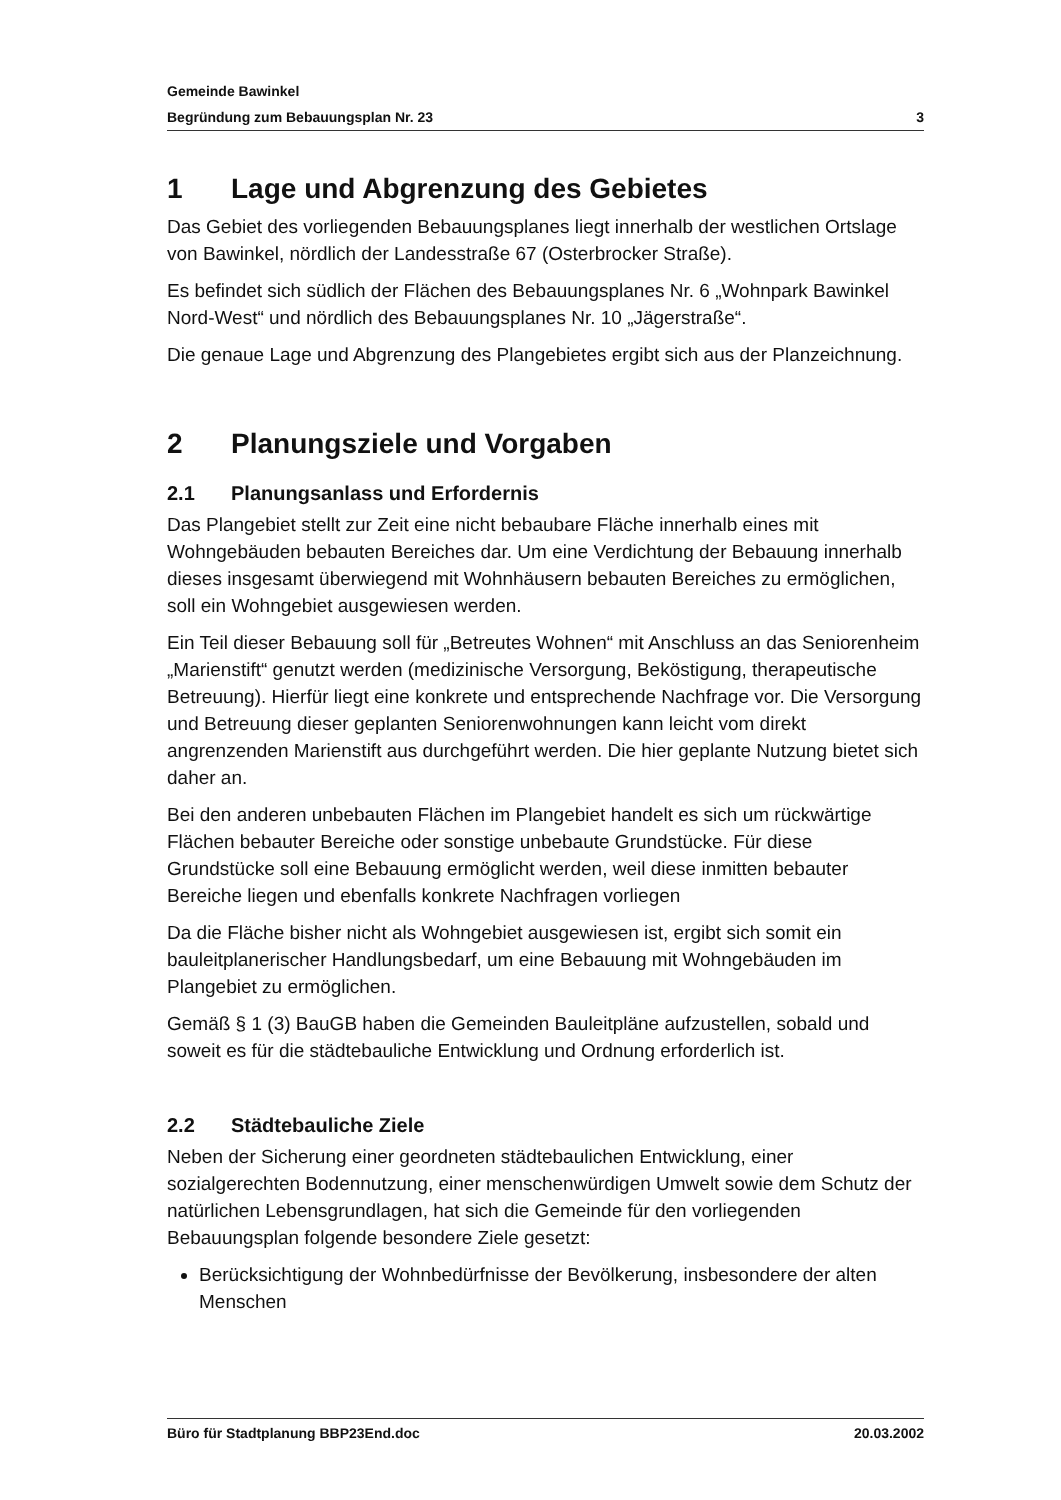Gemeinde Bawinkel
Begründung zum Bebauungsplan Nr. 23 3
1 Lage und Abgrenzung des Gebietes
Das Gebiet des vorliegenden Bebauungsplanes liegt innerhalb der westlichen Ortslage von Bawinkel, nördlich der Landesstraße 67 (Osterbrocker Straße).
Es befindet sich südlich der Flächen des Bebauungsplanes Nr. 6 „Wohnpark Bawinkel Nord-West“ und nördlich des Bebauungsplanes Nr. 10 „Jägerstraße“.
Die genaue Lage und Abgrenzung des Plangebietes ergibt sich aus der Planzeichnung.
2 Planungsziele und Vorgaben
2.1 Planungsanlass und Erfordernis
Das Plangebiet stellt zur Zeit eine nicht bebaubare Fläche innerhalb eines mit Wohngebäuden bebauten Bereiches dar. Um eine Verdichtung der Bebauung innerhalb dieses insgesamt überwiegend mit Wohnhäusern bebauten Bereiches zu ermöglichen, soll ein Wohngebiet ausgewiesen werden.
Ein Teil dieser Bebauung soll für „Betreutes Wohnen“ mit Anschluss an das Seniorenheim „Marienstift“ genutzt werden (medizinische Versorgung, Beköstigung, therapeutische Betreuung). Hierfür liegt eine konkrete und entsprechende Nachfrage vor. Die Versorgung und Betreuung dieser geplanten Seniorenwohnungen kann leicht vom direkt angrenzenden Marienstift aus durchgeführt werden. Die hier geplante Nutzung bietet sich daher an.
Bei den anderen unbebauten Flächen im Plangebiet handelt es sich um rückwärtige Flächen bebauter Bereiche oder sonstige unbebaute Grundstücke. Für diese Grundstücke soll eine Bebauung ermöglicht werden, weil diese inmitten bebauter Bereiche liegen und ebenfalls konkrete Nachfragen vorliegen
Da die Fläche bisher nicht als Wohngebiet ausgewiesen ist, ergibt sich somit ein bauleitplanerischer Handlungsbedarf, um eine Bebauung mit Wohngebäuden im Plangebiet zu ermöglichen.
Gemäß § 1 (3) BauGB haben die Gemeinden Bauleitpläne aufzustellen, sobald und soweit es für die städtebauliche Entwicklung und Ordnung erforderlich ist.
2.2 Städtebauliche Ziele
Neben der Sicherung einer geordneten städtebaulichen Entwicklung, einer sozialgerechten Bodennutzung, einer menschenwürdigen Umwelt sowie dem Schutz der natürlichen Lebensgrundlagen, hat sich die Gemeinde für den vorliegenden Bebauungsplan folgende besondere Ziele gesetzt:
Berücksichtigung der Wohnbedürfnisse der Bevölkerung, insbesondere der alten Menschen
Büro für Stadtplanung BBP23End.doc 20.03.2002